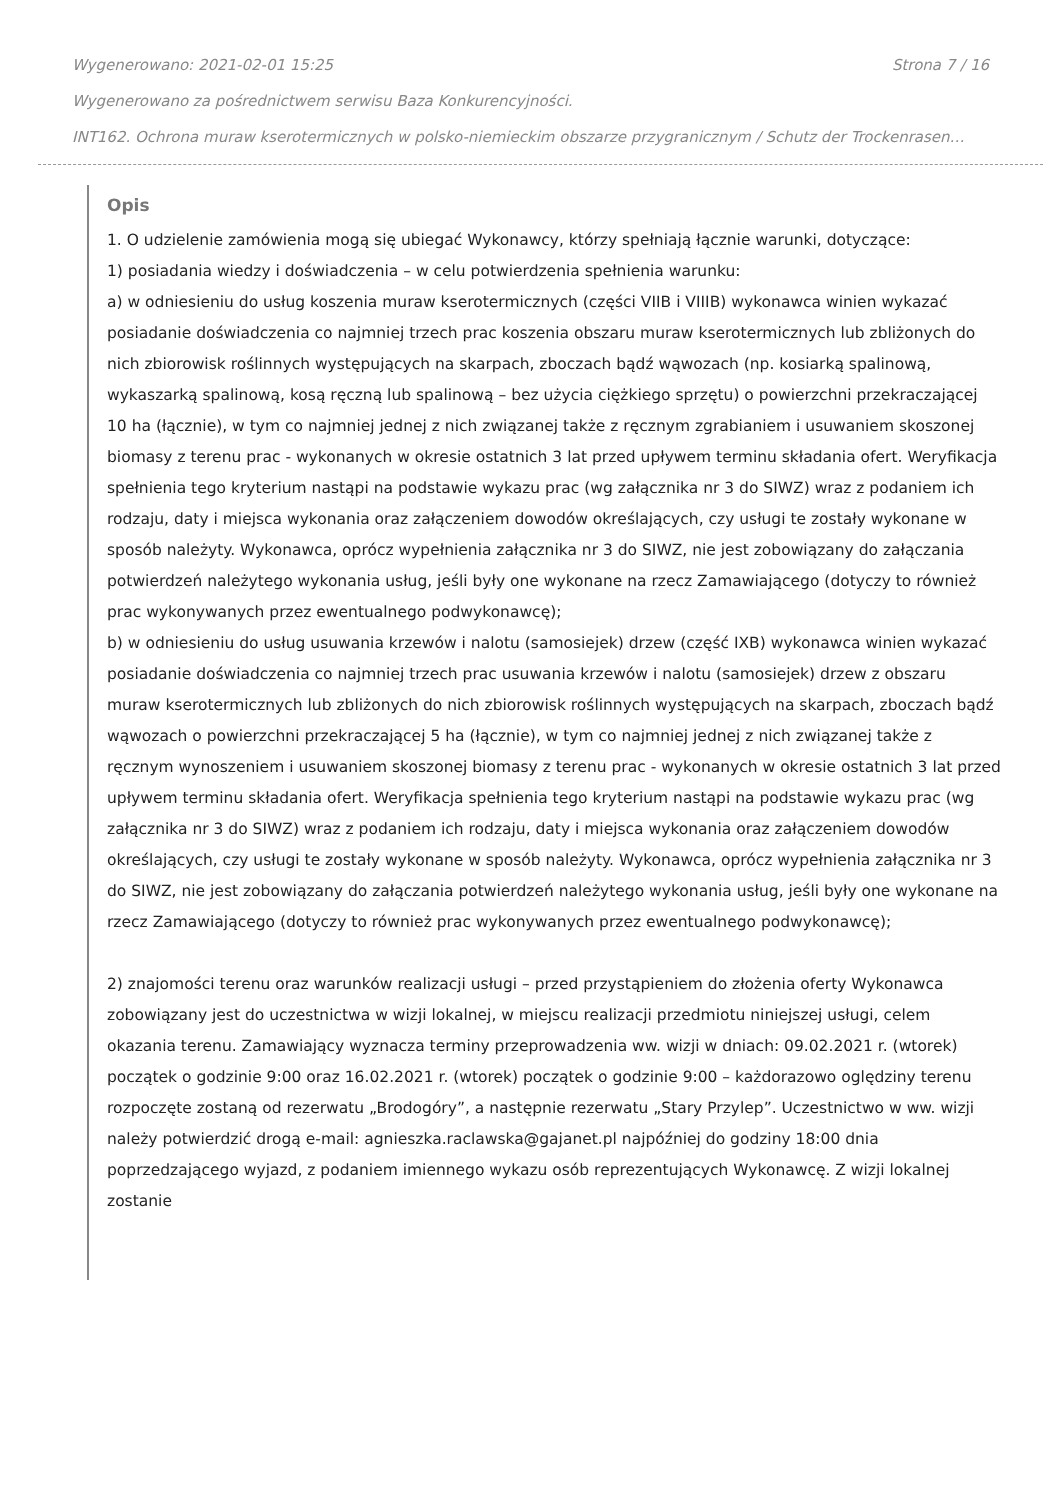Wygenerowano: 2021-02-01 15:25 Strona 7 / 16
Wygenerowano za pośrednictwem serwisu Baza Konkurencyjności.
INT162. Ochrona muraw kserotermicznych w polsko-niemieckim obszarze przygranicznym / Schutz der Trockenrasen…
Opis
1. O udzielenie zamówienia mogą się ubiegać Wykonawcy, którzy spełniają łącznie warunki, dotyczące:
1) posiadania wiedzy i doświadczenia – w celu potwierdzenia spełnienia warunku:
a) w odniesieniu do usług koszenia muraw kserotermicznych (części VIIB i VIIIB) wykonawca winien wykazać posiadanie doświadczenia co najmniej trzech prac koszenia obszaru muraw kserotermicznych lub zbliżonych do nich zbiorowisk roślinnych występujących na skarpach, zboczach bądź wąwozach (np. kosiarką spalinową, wykaszarką spalinową, kosą ręczną lub spalinową – bez użycia ciężkiego sprzętu) o powierzchni przekraczającej 10 ha (łącznie), w tym co najmniej jednej z nich związanej także z ręcznym zgrabianiem i usuwaniem skoszonej biomasy z terenu prac - wykonanych w okresie ostatnich 3 lat przed upływem terminu składania ofert. Weryfikacja spełnienia tego kryterium nastąpi na podstawie wykazu prac (wg załącznika nr 3 do SIWZ) wraz z podaniem ich rodzaju, daty i miejsca wykonania oraz załączeniem dowodów określających, czy usługi te zostały wykonane w sposób należyty. Wykonawca, oprócz wypełnienia załącznika nr 3 do SIWZ, nie jest zobowiązany do załączania potwierdzeń należytego wykonania usług, jeśli były one wykonane na rzecz Zamawiającego (dotyczy to również prac wykonywanych przez ewentualnego podwykonawcę);
b) w odniesieniu do usług usuwania krzewów i nalotu (samosiejek) drzew (część IXB) wykonawca winien wykazać posiadanie doświadczenia co najmniej trzech prac usuwania krzewów i nalotu (samosiejek) drzew z obszaru muraw kserotermicznych lub zbliżonych do nich zbiorowisk roślinnych występujących na skarpach, zboczach bądź wąwozach o powierzchni przekraczającej 5 ha (łącznie), w tym co najmniej jednej z nich związanej także z ręcznym wynoszeniem i usuwaniem skoszonej biomasy z terenu prac - wykonanych w okresie ostatnich 3 lat przed upływem terminu składania ofert. Weryfikacja spełnienia tego kryterium nastąpi na podstawie wykazu prac (wg załącznika nr 3 do SIWZ) wraz z podaniem ich rodzaju, daty i miejsca wykonania oraz załączeniem dowodów określających, czy usługi te zostały wykonane w sposób należyty. Wykonawca, oprócz wypełnienia załącznika nr 3 do SIWZ, nie jest zobowiązany do załączania potwierdzeń należytego wykonania usług, jeśli były one wykonane na rzecz Zamawiającego (dotyczy to również prac wykonywanych przez ewentualnego podwykonawcę);
2) znajomości terenu oraz warunków realizacji usługi – przed przystąpieniem do złożenia oferty Wykonawca zobowiązany jest do uczestnictwa w wizji lokalnej, w miejscu realizacji przedmiotu niniejszej usługi, celem okazania terenu. Zamawiający wyznacza terminy przeprowadzenia ww. wizji w dniach: 09.02.2021 r. (wtorek) początek o godzinie 9:00 oraz 16.02.2021 r. (wtorek) początek o godzinie 9:00 – każdorazowo oględziny terenu rozpoczęte zostaną od rezerwatu „Brodogóry”, a następnie rezerwatu „Stary Przylep”. Uczestnictwo w ww. wizji należy potwierdzić drogą e-mail: agnieszka.raclawska@gajanet.pl najpóźniej do godziny 18:00 dnia poprzedzającego wyjazd, z podaniem imiennego wykazu osób reprezentujących Wykonawcę. Z wizji lokalnej zostanie